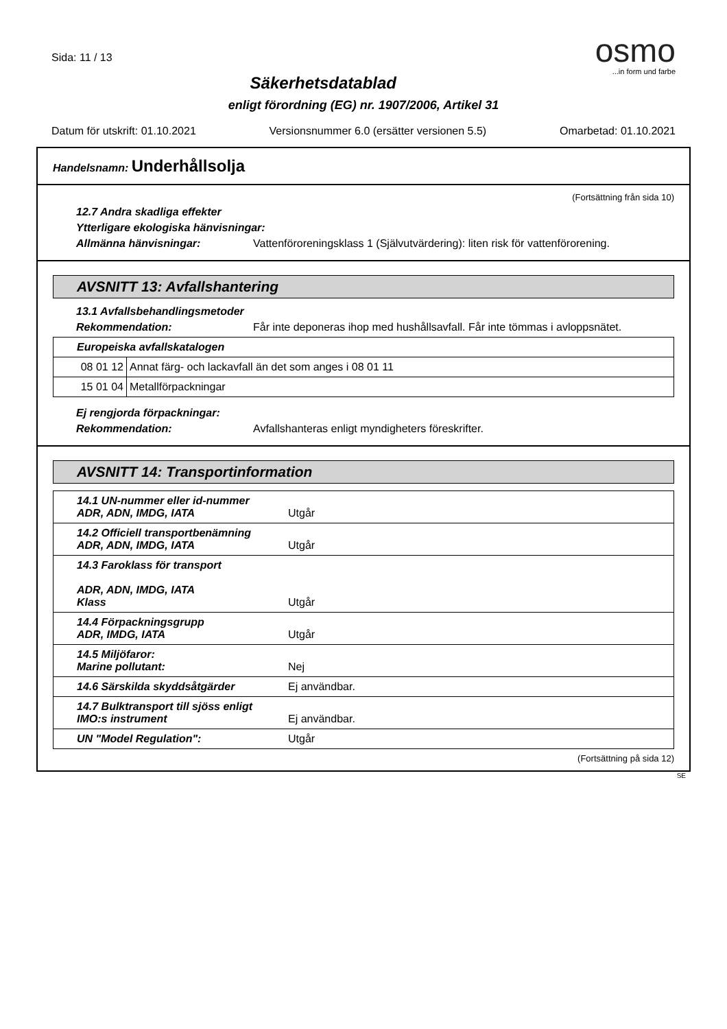osmo
...in form und farbe
Sida: 11 / 13
Säkerhetsdatablad
enligt förordning (EG) nr. 1907/2006, Artikel 31
Datum för utskrift: 01.10.2021 Versionsnummer 6.0 (ersätter versionen 5.5) Omarbetad: 01.10.2021
Handelsnamn: Underhållsolja
(Fortsättning från sida 10)
12.7 Andra skadliga effekter
Ytterligare ekologiska hänvisningar:
Allmänna hänvisningar: Vattenföroreningsklass 1 (Självutvärdering): liten risk för vattenförorening.
AVSNITT 13: Avfallshantering
13.1 Avfallsbehandlingsmetoder
Rekommendation: Får inte deponeras ihop med hushållsavfall. Får inte tömmas i avloppsnätet.
| Europeiska avfallskatalogen | |
| 08 01 12 | Annat färg- och lackavfall än det som anges i 08 01 11 |
| 15 01 04 | Metallförpackningar |
Ej rengjorda förpackningar:
Rekommendation: Avfallshanteras enligt myndigheters föreskrifter.
AVSNITT 14: Transportinformation
| 14.1 UN-nummer eller id-nummer ADR, ADN, IMDG, IATA | Utgår |
| 14.2 Officiell transportbenämning ADR, ADN, IMDG, IATA | Utgår |
| 14.3 Faroklass för transport ADR, ADN, IMDG, IATA Klass | Utgår |
| 14.4 Förpackningsgrupp ADR, IMDG, IATA | Utgår |
| 14.5 Miljöfaror: Marine pollutant: | Nej |
| 14.6 Särskilda skyddsåtgärder | Ej användbar. |
| 14.7 Bulktransport till sjöss enligt IMO:s instrument | Ej användbar. |
| UN "Model Regulation": | Utgår |
(Fortsättning på sida 12)
SE